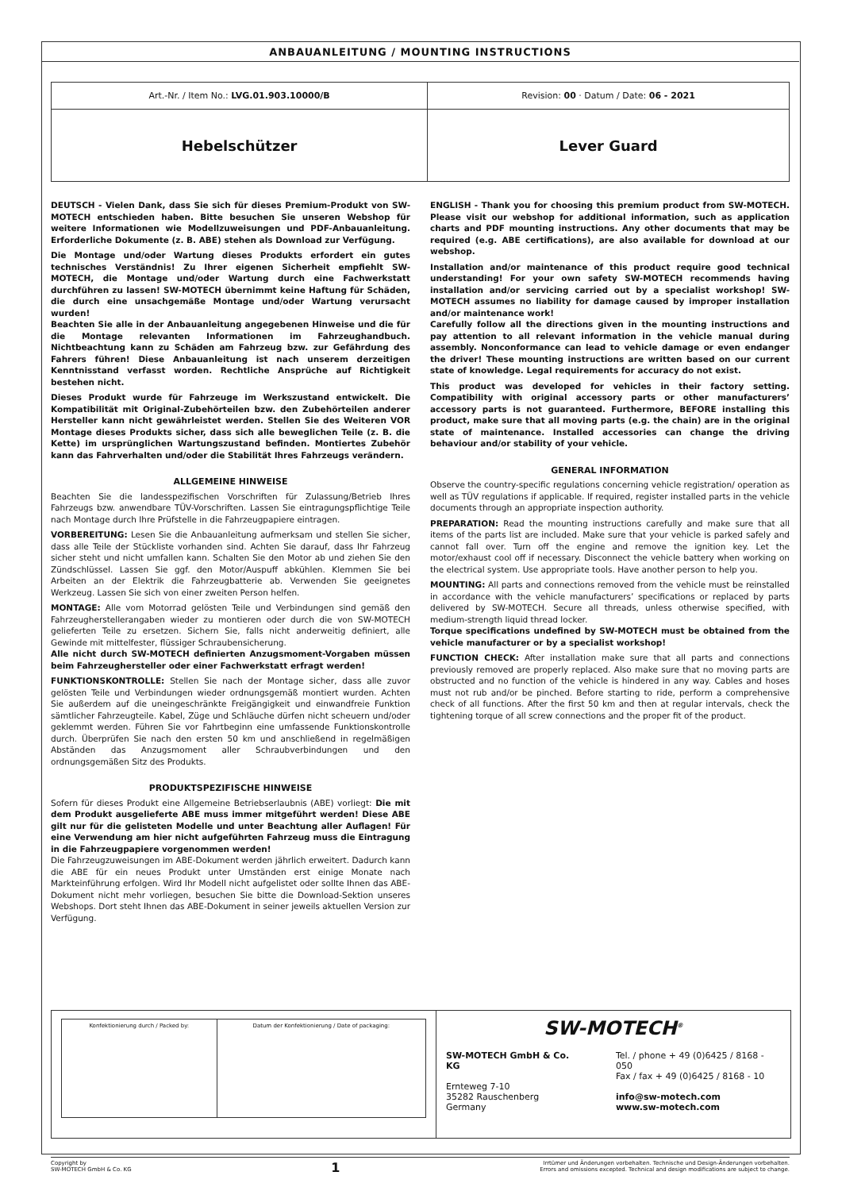ANBAUANLEITUNG / MOUNTING INSTRUCTIONS
| Art.-Nr. / Item No.: LVG.01.903.10000/B | Revision: 00 · Datum / Date: 06 - 2021 |
| Hebelschützer | Lever Guard |
DEUTSCH - Vielen Dank, dass Sie sich für dieses Premium-Produkt von SW-MOTECH entschieden haben. Bitte besuchen Sie unseren Webshop für weitere Informationen wie Modellzuweisungen und PDF-Anbauanleitung. Erforderliche Dokumente (z. B. ABE) stehen als Download zur Verfügung.
Die Montage und/oder Wartung dieses Produkts erfordert ein gutes technisches Verständnis! Zu Ihrer eigenen Sicherheit empfiehlt SW-MOTECH, die Montage und/oder Wartung durch eine Fachwerkstatt durchführen zu lassen! SW-MOTECH übernimmt keine Haftung für Schäden, die durch eine unsachgemäße Montage und/oder Wartung verursacht wurden!
Beachten Sie alle in der Anbauanleitung angegebenen Hinweise und die für die Montage relevanten Informationen im Fahrzeughandbuch. Nichtbeachtung kann zu Schäden am Fahrzeug bzw. zur Gefährdung des Fahrers führen! Diese Anbauanleitung ist nach unserem derzeitigen Kenntnisstand verfasst worden. Rechtliche Ansprüche auf Richtigkeit bestehen nicht.
Dieses Produkt wurde für Fahrzeuge im Werkszustand entwickelt. Die Kompatibilität mit Original-Zubehörteilen bzw. den Zubehörteilen anderer Hersteller kann nicht gewährleistet werden. Stellen Sie des Weiteren VOR Montage dieses Produkts sicher, dass sich alle beweglichen Teile (z. B. die Kette) im ursprünglichen Wartungszustand befinden. Montiertes Zubehör kann das Fahrverhalten und/oder die Stabilität Ihres Fahrzeugs verändern.
ALLGEMEINE HINWEISE
Beachten Sie die landesspezifischen Vorschriften für Zulassung/Betrieb Ihres Fahrzeugs bzw. anwendbare TÜV-Vorschriften. Lassen Sie eintragungspflichtige Teile nach Montage durch Ihre Prüfstelle in die Fahrzeugpapiere eintragen.
VORBEREITUNG: Lesen Sie die Anbauanleitung aufmerksam und stellen Sie sicher, dass alle Teile der Stückliste vorhanden sind. Achten Sie darauf, dass Ihr Fahrzeug sicher steht und nicht umfallen kann. Schalten Sie den Motor ab und ziehen Sie den Zündschlüssel. Lassen Sie ggf. den Motor/Auspuff abkühlen. Klemmen Sie bei Arbeiten an der Elektrik die Fahrzeugbatterie ab. Verwenden Sie geeignetes Werkzeug. Lassen Sie sich von einer zweiten Person helfen.
MONTAGE: Alle vom Motorrad gelösten Teile und Verbindungen sind gemäß den Fahrzeugherstellerangaben wieder zu montieren oder durch die von SW-MOTECH gelieferten Teile zu ersetzen. Sichern Sie, falls nicht anderweitig definiert, alle Gewinde mit mittelfester, flüssiger Schraubensicherung.
Alle nicht durch SW-MOTECH definierten Anzugsmoment-Vorgaben müssen beim Fahrzeughersteller oder einer Fachwerkstatt erfragt werden!
FUNKTIONSKONTROLLE: Stellen Sie nach der Montage sicher, dass alle zuvor gelösten Teile und Verbindungen wieder ordnungsgemäß montiert wurden. Achten Sie außerdem auf die uneingeschränkte Freigängigkeit und einwandfreie Funktion sämtlicher Fahrzeugteile. Kabel, Züge und Schläuche dürfen nicht scheuern und/oder geklemmt werden. Führen Sie vor Fahrtbeginn eine umfassende Funktionskontrolle durch. Überprüfen Sie nach den ersten 50 km und anschließend in regelmäßigen Abständen das Anzugsmoment aller Schraubverbindungen und den ordnungsgemäßen Sitz des Produkts.
PRODUKTSPEZIFISCHE HINWEISE
Sofern für dieses Produkt eine Allgemeine Betriebserlaubnis (ABE) vorliegt: Die mit dem Produkt ausgelieferte ABE muss immer mitgeführt werden! Diese ABE gilt nur für die gelisteten Modelle und unter Beachtung aller Auflagen! Für eine Verwendung am hier nicht aufgeführten Fahrzeug muss die Eintragung in die Fahrzeugpapiere vorgenommen werden!
Die Fahrzeugzuweisungen im ABE-Dokument werden jährlich erweitert. Dadurch kann die ABE für ein neues Produkt unter Umständen erst einige Monate nach Markteinführung erfolgen. Wird Ihr Modell nicht aufgelistet oder sollte Ihnen das ABE-Dokument nicht mehr vorliegen, besuchen Sie bitte die Download-Sektion unseres Webshops. Dort steht Ihnen das ABE-Dokument in seiner jeweils aktuellen Version zur Verfügung.
ENGLISH - Thank you for choosing this premium product from SW-MOTECH. Please visit our webshop for additional information, such as application charts and PDF mounting instructions. Any other documents that may be required (e.g. ABE certifications), are also available for download at our webshop.
Installation and/or maintenance of this product require good technical understanding! For your own safety SW-MOTECH recommends having installation and/or servicing carried out by a specialist workshop! SW-MOTECH assumes no liability for damage caused by improper installation and/or maintenance work!
Carefully follow all the directions given in the mounting instructions and pay attention to all relevant information in the vehicle manual during assembly. Nonconformance can lead to vehicle damage or even endanger the driver! These mounting instructions are written based on our current state of knowledge. Legal requirements for accuracy do not exist.
This product was developed for vehicles in their factory setting. Compatibility with original accessory parts or other manufacturers’ accessory parts is not guaranteed. Furthermore, BEFORE installing this product, make sure that all moving parts (e.g. the chain) are in the original state of maintenance. Installed accessories can change the driving behaviour and/or stability of your vehicle.
GENERAL INFORMATION
Observe the country-specific regulations concerning vehicle registration/ operation as well as TÜV regulations if applicable. If required, register installed parts in the vehicle documents through an appropriate inspection authority.
PREPARATION: Read the mounting instructions carefully and make sure that all items of the parts list are included. Make sure that your vehicle is parked safely and cannot fall over. Turn off the engine and remove the ignition key. Let the motor/exhaust cool off if necessary. Disconnect the vehicle battery when working on the electrical system. Use appropriate tools. Have another person to help you.
MOUNTING: All parts and connections removed from the vehicle must be reinstalled in accordance with the vehicle manufacturers’ specifications or replaced by parts delivered by SW-MOTECH. Secure all threads, unless otherwise specified, with medium-strength liquid thread locker.
Torque specifications undefined by SW-MOTECH must be obtained from the vehicle manufacturer or by a specialist workshop!
FUNCTION CHECK: After installation make sure that all parts and connections previously removed are properly replaced. Also make sure that no moving parts are obstructed and no function of the vehicle is hindered in any way. Cables and hoses must not rub and/or be pinched. Before starting to ride, perform a comprehensive check of all functions. After the first 50 km and then at regular intervals, check the tightening torque of all screw connections and the proper fit of the product.
| Konfektionierung durch / Packed by: | Datum der Konfektionierung / Date of packaging: |
SW-MOTECH<sup>®</sup>
SW-MOTECH GmbH & Co. KG
Ernteweg 7-10
35282 Rauschenberg
Germany
Tel. / phone + 49 (0)6425 / 8168 - 050
Fax / fax + 49 (0)6425 / 8168 - 10
info@sw-motech.com
www.sw-motech.com
Copyright by
SW-MOTECH GmbH & Co. KG
1
Irrtümer und Änderungen vorbehalten. Technische und Design-Änderungen vorbehalten.
Errors and omissions excepted. Technical and design modifications are subject to change.